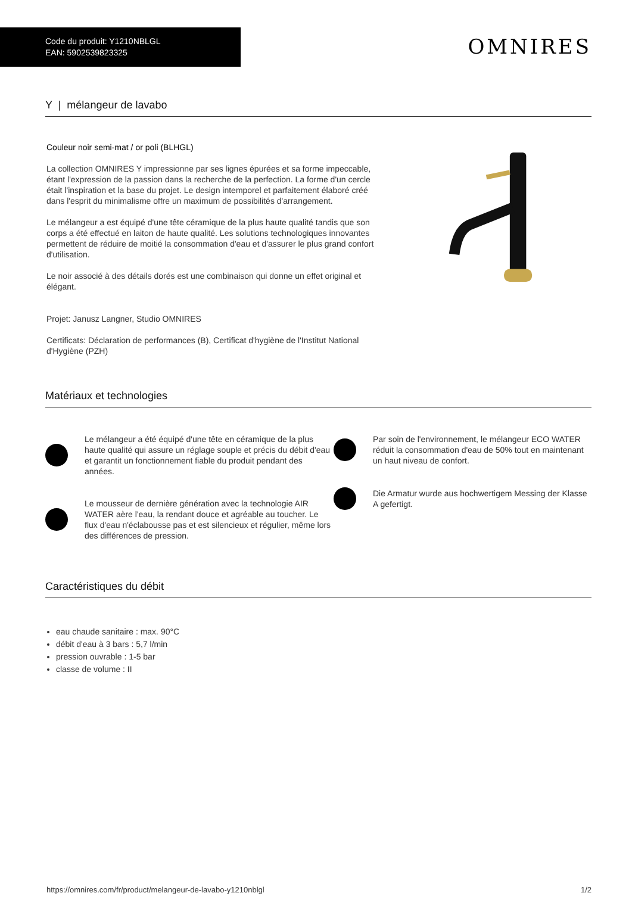Code du produit: Y1210NBLGL
EAN: 5902539823325
OMNIRES
Y | mélangeur de lavabo
Couleur noir semi-mat / or poli (BLHGL)
La collection OMNIRES Y impressionne par ses lignes épurées et sa forme impeccable, étant l'expression de la passion dans la recherche de la perfection. La forme d'un cercle était l'inspiration et la base du projet. Le design intemporel et parfaitement élaboré créé dans l'esprit du minimalisme offre un maximum de possibilités d'arrangement.
Le mélangeur a est équipé d'une tête céramique de la plus haute qualité tandis que son corps a été effectué en laiton de haute qualité. Les solutions technologiques innovantes permettent de réduire de moitié la consommation d'eau et d'assurer le plus grand confort d'utilisation.
Le noir associé à des détails dorés est une combinaison qui donne un effet original et élégant.
Projet: Janusz Langner, Studio OMNIRES
Certificats: Déclaration de performances (B), Certificat d'hygiène de l'Institut National d'Hygiène (PZH)
Matériaux et technologies
Le mélangeur a été équipé d'une tête en céramique de la plus haute qualité qui assure un réglage souple et précis du débit d'eau et garantit un fonctionnement fiable du produit pendant des années.
Le mousseur de dernière génération avec la technologie AIR WATER aère l'eau, la rendant douce et agréable au toucher. Le flux d'eau n'éclabousse pas et est silencieux et régulier, même lors des différences de pression.
Par soin de l'environnement, le mélangeur ECO WATER réduit la consommation d'eau de 50% tout en maintenant un haut niveau de confort.
Die Armatur wurde aus hochwertigem Messing der Klasse A gefertigt.
Caractéristiques du débit
eau chaude sanitaire : max. 90°C
débit d'eau à 3 bars : 5,7 l/min
pression ouvrable : 1-5 bar
classe de volume : II
https://omnires.com/fr/product/melangeur-de-lavabo-y1210nblgl 1/2